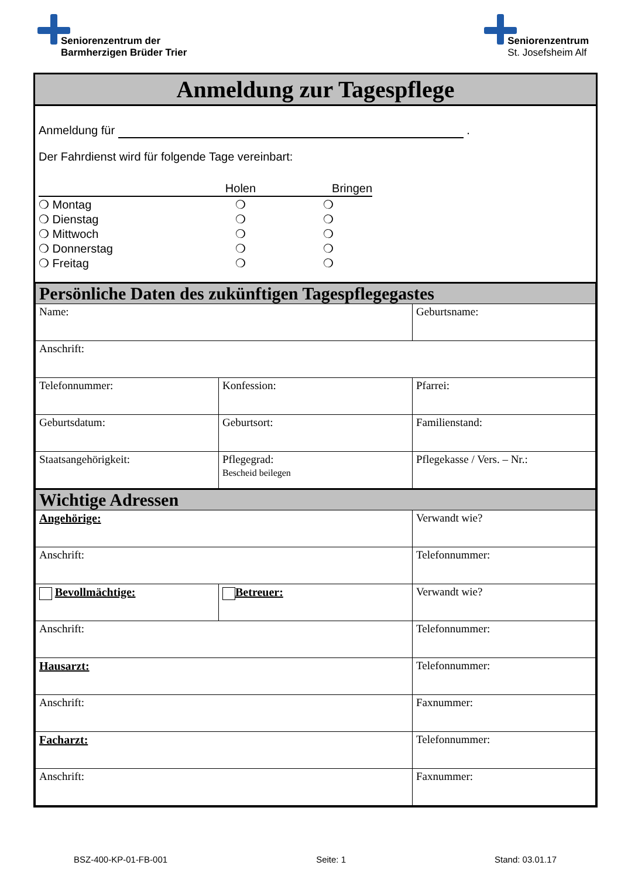Seniorenzentrum der
Barmherzigen Brüder Trier
Seniorenzentrum
St. Josefsheim Alf
Anmeldung zur Tagespflege
Anmeldung für .
Der Fahrdienst wird für folgende Tage vereinbart:
| | Holen | Bringen |
| ❍ Montag | ❍ | ❍ |
| ❍ Dienstag | ❍ | ❍ |
| ❍ Mittwoch | ❍ | ❍ |
| ❍ Donnerstag | ❍ | ❍ |
| ❍ Freitag | ❍ | ❍ |
| Persönliche Daten des zukünftigen Tagespflegegastes | | |
| Name: | | Geburtsname: |
| Anschrift: | | |
| Telefonnummer: | Konfession: | Pfarrei: |
| Geburtsdatum: | Geburtsort: | Familienstand: |
| Staatsangehörigkeit: | Pflegegrad: Bescheid beilegen | Pflegekasse / Vers. – Nr.: |
| Wichtige Adressen | | |
| Angehörige: | | Verwandt wie? |
| Anschrift: | | Telefonnummer: |
| Bevollmächtige: | Betreuer: | Verwandt wie? |
| Anschrift: | | Telefonnummer: |
| Hausarzt: | | Telefonnummer: |
| Anschrift: | | Faxnummer: |
| Facharzt: | | Telefonnummer: |
| Anschrift: | | Faxnummer: |
BSZ-400-KP-01-FB-001 Seite: 1 Stand: 03.01.17